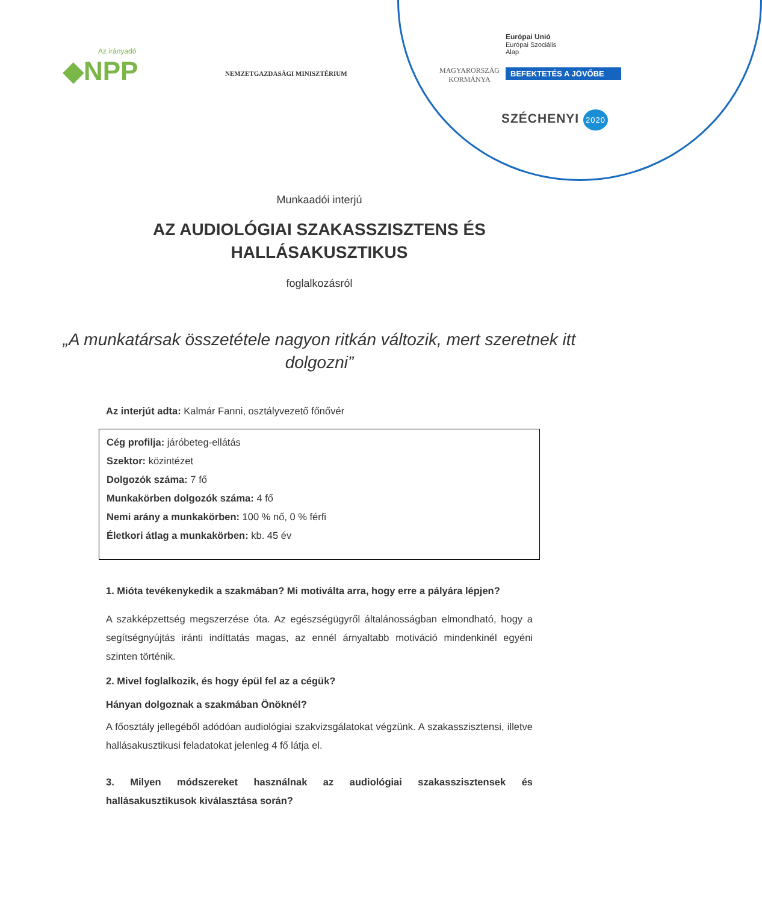Az irányadó
◆NPP
NEMZETGAZDASÁGI MINISZTÉRIUM
MAGYARORSZÁG
KORMÁNYA
Európai Unió
Európai Szociális
Alap
BEFEKTETÉS A JÖVŐBE
SZÉCHENYI 2020
Munkaadói interjú
AZ AUDIOLÓGIAI SZAKASSZISZTENS ÉS
HALLÁSAKUSZTIKUS
foglalkozásról
„A munkatársak összetétele nagyon ritkán változik, mert szeretnek itt dolgozni”
Az interjút adta: Kalmár Fanni, osztályvezető főnővér
Cég profilja: járóbeteg-ellátás
Szektor: közintézet
Dolgozók száma: 7 fő
Munkakörben dolgozók száma: 4 fő
Nemi arány a munkakörben: 100 % nő, 0 % férfi
Életkori átlag a munkakörben: kb. 45 év
1. Mióta tevékenykedik a szakmában? Mi motiválta arra, hogy erre a pályára lépjen?
A szakképzettség megszerzése óta. Az egészségügyről általánosságban elmondható, hogy a segítségnyújtás iránti indíttatás magas, az ennél árnyaltabb motiváció mindenkinél egyéni szinten történik.
2. Mivel foglalkozik, és hogy épül fel az a cégük?
Hányan dolgoznak a szakmában Önöknél?
A főosztály jellegéből adódóan audiológiai szakvizsgálatokat végzünk. A szakasszisztensi, illetve hallásakusztikusi feladatokat jelenleg 4 fő látja el.
3. Milyen módszereket használnak az audiológiai szakasszisztensek és hallásakusztikusok kiválasztása során?